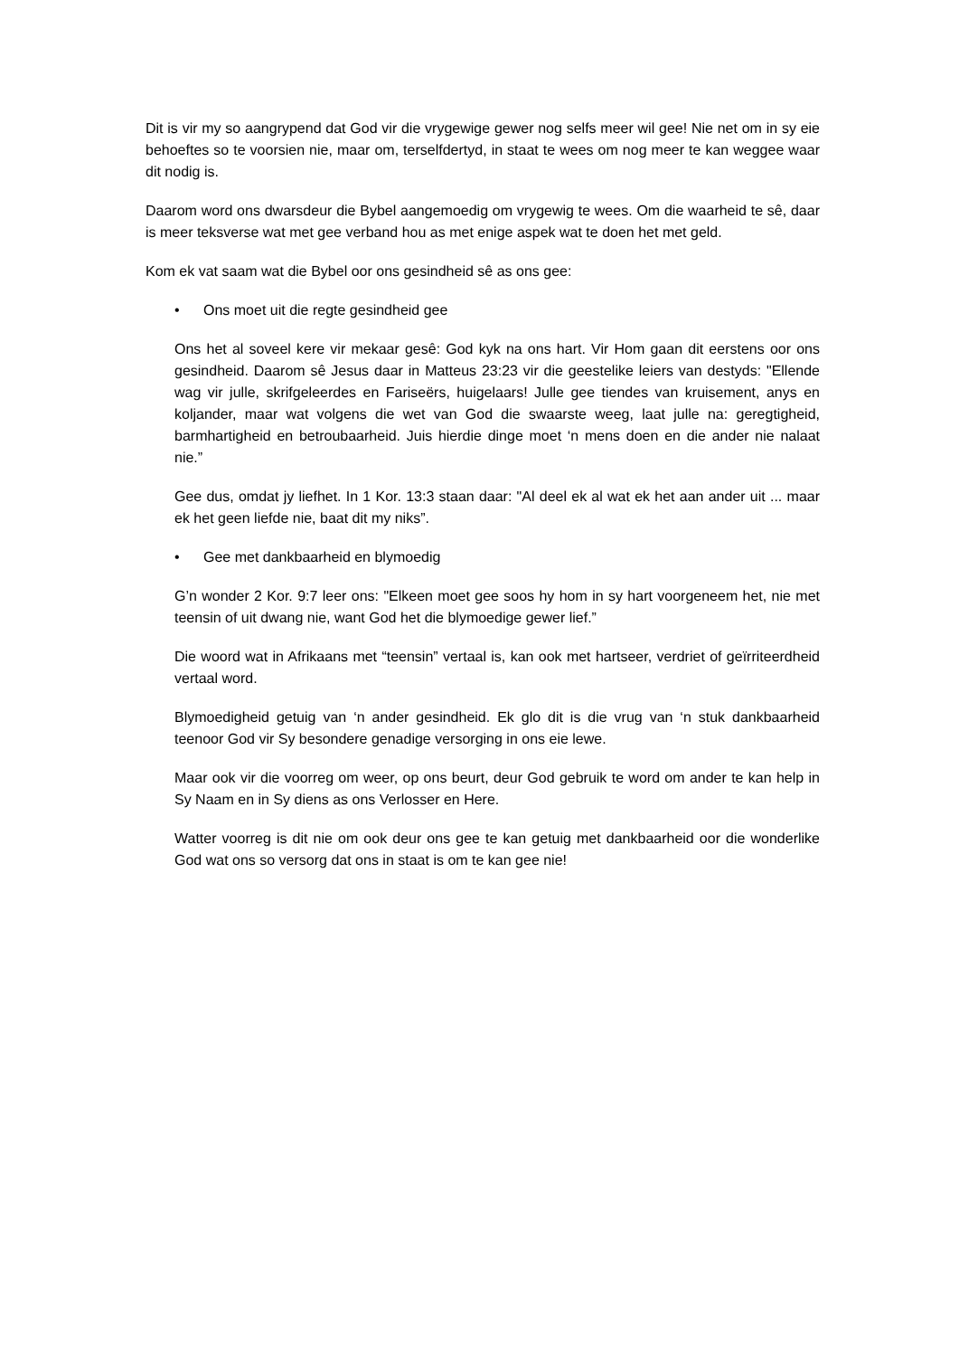Dit is vir my so aangrypend dat God vir die vrygewige gewer nog selfs meer wil gee! Nie net om in sy eie behoeftes so te voorsien nie, maar om, terselfdertyd, in staat te wees om nog meer te kan weggee waar dit nodig is.
Daarom word ons dwarsdeur die Bybel aangemoedig om vrygewig te wees. Om die waarheid te sê, daar is meer teksverse wat met gee verband hou as met enige aspek wat te doen het met geld.
Kom ek vat saam wat die Bybel oor ons gesindheid sê as ons gee:
• Ons moet uit die regte gesindheid gee
Ons het al soveel kere vir mekaar gesê: God kyk na ons hart. Vir Hom gaan dit eerstens oor ons gesindheid. Daarom sê Jesus daar in Matteus 23:23 vir die geestelike leiers van destyds: "Ellende wag vir julle, skrifgeleerdes en Fariseërs, huigelaars! Julle gee tiendes van kruisement, anys en koljander, maar wat volgens die wet van God die swaarste weeg, laat julle na: geregtigheid, barmhartigheid en betroubaarheid. Juis hierdie dinge moet ‘n mens doen en die ander nie nalaat nie.”
Gee dus, omdat jy liefhet. In 1 Kor. 13:3 staan daar: "Al deel ek al wat ek het aan ander uit ... maar ek het geen liefde nie, baat dit my niks”.
• Gee met dankbaarheid en blymoedig
G’n wonder 2 Kor. 9:7 leer ons: "Elkeen moet gee soos hy hom in sy hart voorgeneem het, nie met teensin of uit dwang nie, want God het die blymoedige gewer lief.”
Die woord wat in Afrikaans met “teensin” vertaal is, kan ook met hartseer, verdriet of geïrriteerdheid vertaal word.
Blymoedigheid getuig van ‘n ander gesindheid. Ek glo dit is die vrug van ‘n stuk dankbaarheid teenoor God vir Sy besondere genadige versorging in ons eie lewe.
Maar ook vir die voorreg om weer, op ons beurt, deur God gebruik te word om ander te kan help in Sy Naam en in Sy diens as ons Verlosser en Here.
Watter voorreg is dit nie om ook deur ons gee te kan getuig met dankbaarheid oor die wonderlike God wat ons so versorg dat ons in staat is om te kan gee nie!